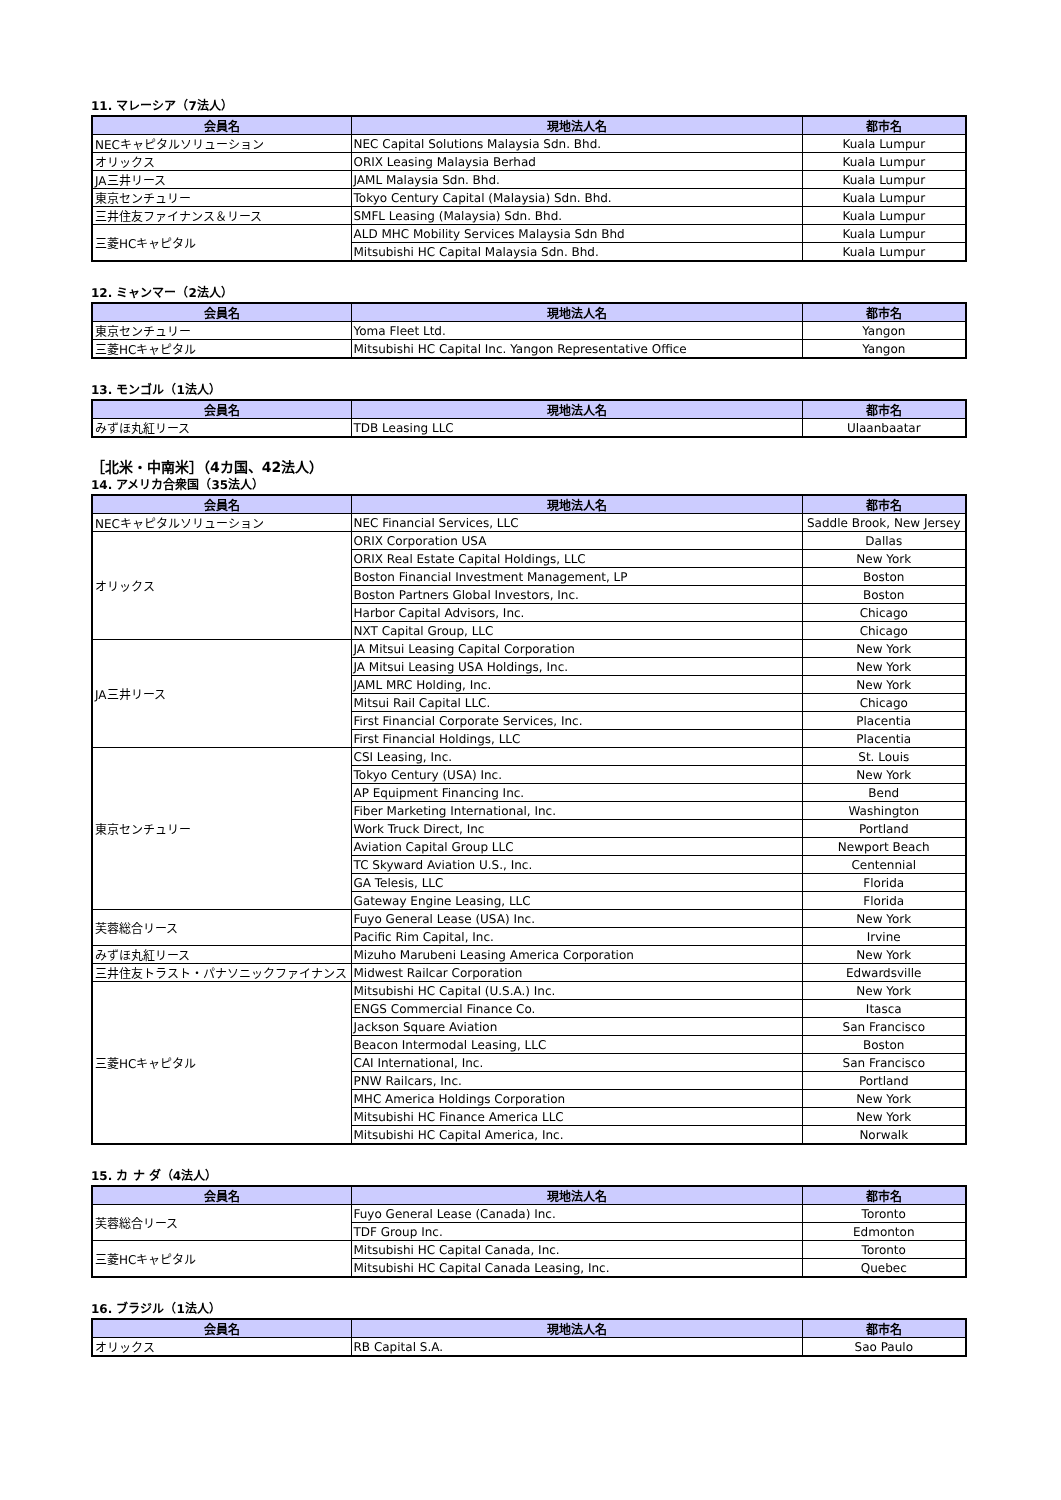11. マレーシア（7法人）
| 会員名 | 現地法人名 | 都市名 |
| --- | --- | --- |
| NECキャピタルソリューション | NEC Capital Solutions Malaysia Sdn. Bhd. | Kuala Lumpur |
| オリックス | ORIX Leasing Malaysia Berhad | Kuala Lumpur |
| JA三井リース | JAML Malaysia Sdn. Bhd. | Kuala Lumpur |
| 東京センチュリー | Tokyo Century Capital (Malaysia) Sdn. Bhd. | Kuala Lumpur |
| 三井住友ファイナンス＆リース | SMFL Leasing (Malaysia) Sdn. Bhd. | Kuala Lumpur |
| 三菱HCキャピタル | ALD MHC Mobility Services Malaysia Sdn Bhd | Kuala Lumpur |
| | Mitsubishi HC Capital Malaysia Sdn. Bhd. | Kuala Lumpur |
12. ミャンマー（2法人）
| 会員名 | 現地法人名 | 都市名 |
| --- | --- | --- |
| 東京センチュリー | Yoma Fleet Ltd. | Yangon |
| 三菱HCキャピタル | Mitsubishi HC Capital Inc. Yangon Representative Office | Yangon |
13. モンゴル（1法人）
| 会員名 | 現地法人名 | 都市名 |
| --- | --- | --- |
| みずほ丸紅リース | TDB Leasing LLC | Ulaanbaatar |
［北米・中南米］（4カ国、42法人）
14. アメリカ合衆国（35法人）
| 会員名 | 現地法人名 | 都市名 |
| --- | --- | --- |
| NECキャピタルソリューション | NEC Financial Services, LLC | Saddle Brook, New Jersey |
| オリックス | ORIX Corporation USA | Dallas |
| | ORIX Real Estate Capital Holdings, LLC | New York |
| | Boston Financial Investment Management, LP | Boston |
| | Boston Partners Global Investors, Inc. | Boston |
| | Harbor Capital Advisors, Inc. | Chicago |
| | NXT Capital Group, LLC | Chicago |
| JA三井リース | JA Mitsui Leasing Capital Corporation | New York |
| | JA Mitsui Leasing USA Holdings, Inc. | New York |
| | JAML MRC Holding, Inc. | New York |
| | Mitsui Rail Capital LLC. | Chicago |
| | First Financial Corporate Services, Inc. | Placentia |
| | First Financial Holdings, LLC | Placentia |
| 東京センチュリー | CSI Leasing, Inc. | St. Louis |
| | Tokyo Century (USA) Inc. | New York |
| | AP Equipment Financing Inc. | Bend |
| | Fiber Marketing International, Inc. | Washington |
| | Work Truck Direct, Inc | Portland |
| | Aviation Capital Group LLC | Newport Beach |
| | TC Skyward Aviation U.S., Inc. | Centennial |
| | GA Telesis, LLC | Florida |
| | Gateway Engine Leasing, LLC | Florida |
| 芙蓉総合リース | Fuyo General Lease (USA) Inc. | New York |
| | Pacific Rim Capital, Inc. | Irvine |
| みずほ丸紅リース | Mizuho Marubeni Leasing America Corporation | New York |
| 三井住友トラスト・パナソニックファイナンス | Midwest Railcar Corporation | Edwardsville |
| 三菱HCキャピタル | Mitsubishi HC Capital (U.S.A.) Inc. | New York |
| | ENGS Commercial Finance Co. | Itasca |
| | Jackson Square Aviation | San Francisco |
| | Beacon Intermodal Leasing, LLC | Boston |
| | CAI International, Inc. | San Francisco |
| | PNW Railcars, Inc. | Portland |
| | MHC America Holdings Corporation | New York |
| | Mitsubishi HC Finance America LLC | New York |
| | Mitsubishi HC Capital America, Inc. | Norwalk |
15. カ ナ ダ（4法人）
| 会員名 | 現地法人名 | 都市名 |
| --- | --- | --- |
| 芙蓉総合リース | Fuyo General Lease (Canada) Inc. | Toronto |
| | TDF Group Inc. | Edmonton |
| 三菱HCキャピタル | Mitsubishi HC Capital Canada, Inc. | Toronto |
| | Mitsubishi HC Capital Canada Leasing, Inc. | Quebec |
16. ブラジル（1法人）
| 会員名 | 現地法人名 | 都市名 |
| --- | --- | --- |
| オリックス | RB Capital S.A. | Sao Paulo |